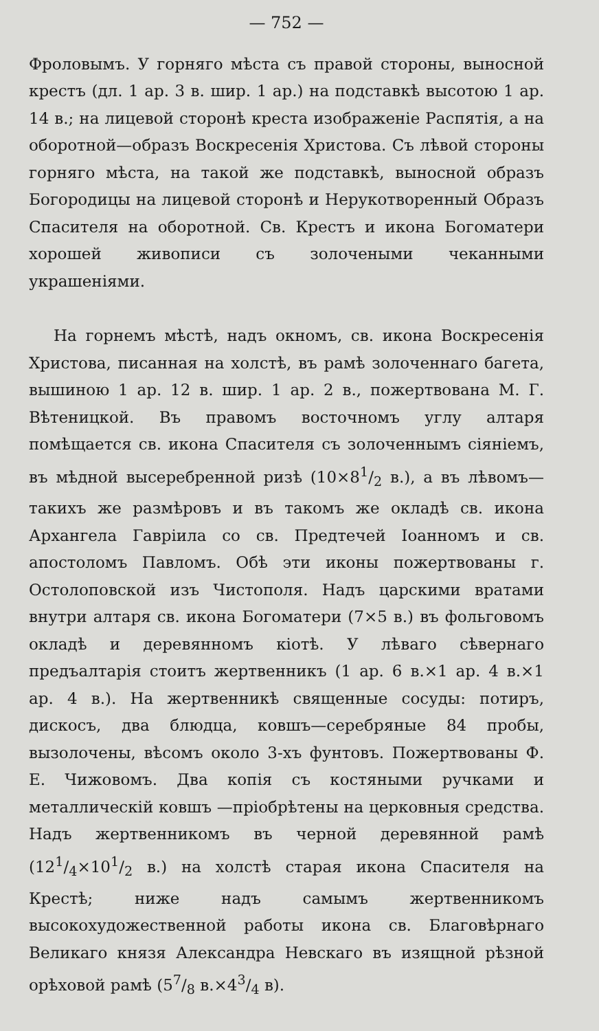— 752 —
Фроловымъ. У горняго мѣста съ правой стороны, выносной крестъ (дл. 1 ар. 3 в. шир. 1 ар.) на подставкѣ высотою 1 ар. 14 в.; на лицевой сторонѣ креста изображеніе Распятія, а на оборотной—образъ Воскресенія Христова. Съ лѣвой стороны горняго мѣста, на такой же подставкѣ, выносной образъ Богородицы на лицевой сторонѣ и Нерукотворенный Образъ Спасителя на оборотной. Св. Крестъ и икона Богоматери хорошей живописи съ золочеными чеканными украшеніями.
На горнемъ мѣстѣ, надъ окномъ, св. икона Воскресенія Христова, писанная на холстѣ, въ рамѣ золоченнаго багета, вышиною 1 ар. 12 в. шир. 1 ар. 2 в., пожертвована М. Г. Вѣтеницкой. Въ правомъ восточномъ углу алтаря помѣщается св. икона Спасителя съ золоченнымъ сіяніемъ, въ мѣдной высеребренной ризѣ (10×81/2 в.), а въ лѣвомъ—такихъ же размѣровъ и въ такомъ же окладѣ св. икона Архангела Гавріила со св. Предтечей Іоанномъ и св. апостоломъ Павломъ. Обѣ эти иконы пожертвованы г. Остолоповской изъ Чистополя. Надъ царскими вратами внутри алтаря св. икона Богоматери (7×5 в.) въ фольговомъ окладѣ и деревянномъ кіотѣ. У лѣваго сѣвернаго предъалтарія стоитъ жертвенникъ (1 ар. 6 в.×1 ар. 4 в.×1 ар. 4 в.). На жертвенникѣ священные сосуды: потиръ, дискосъ, два блюдца, ковшъ—серебряные 84 пробы, вызолочены, вѣсомъ около 3-хъ фунтовъ. Пожертвованы Ф. Е. Чижовомъ. Два копія съ костяными ручками и металлическій ковшъ —пріобрѣтены на церковныя средства. Надъ жертвенникомъ въ черной деревянной рамѣ (121/4×101/2 в.) на холстѣ старая икона Спасителя на Крестѣ; ниже надъ самымъ жертвенникомъ высокохудожественной работы икона св. Благовѣрнаго Великаго князя Александра Невскаго въ изящной рѣзной орѣховой рамѣ (57/8 в.×43/4 в).